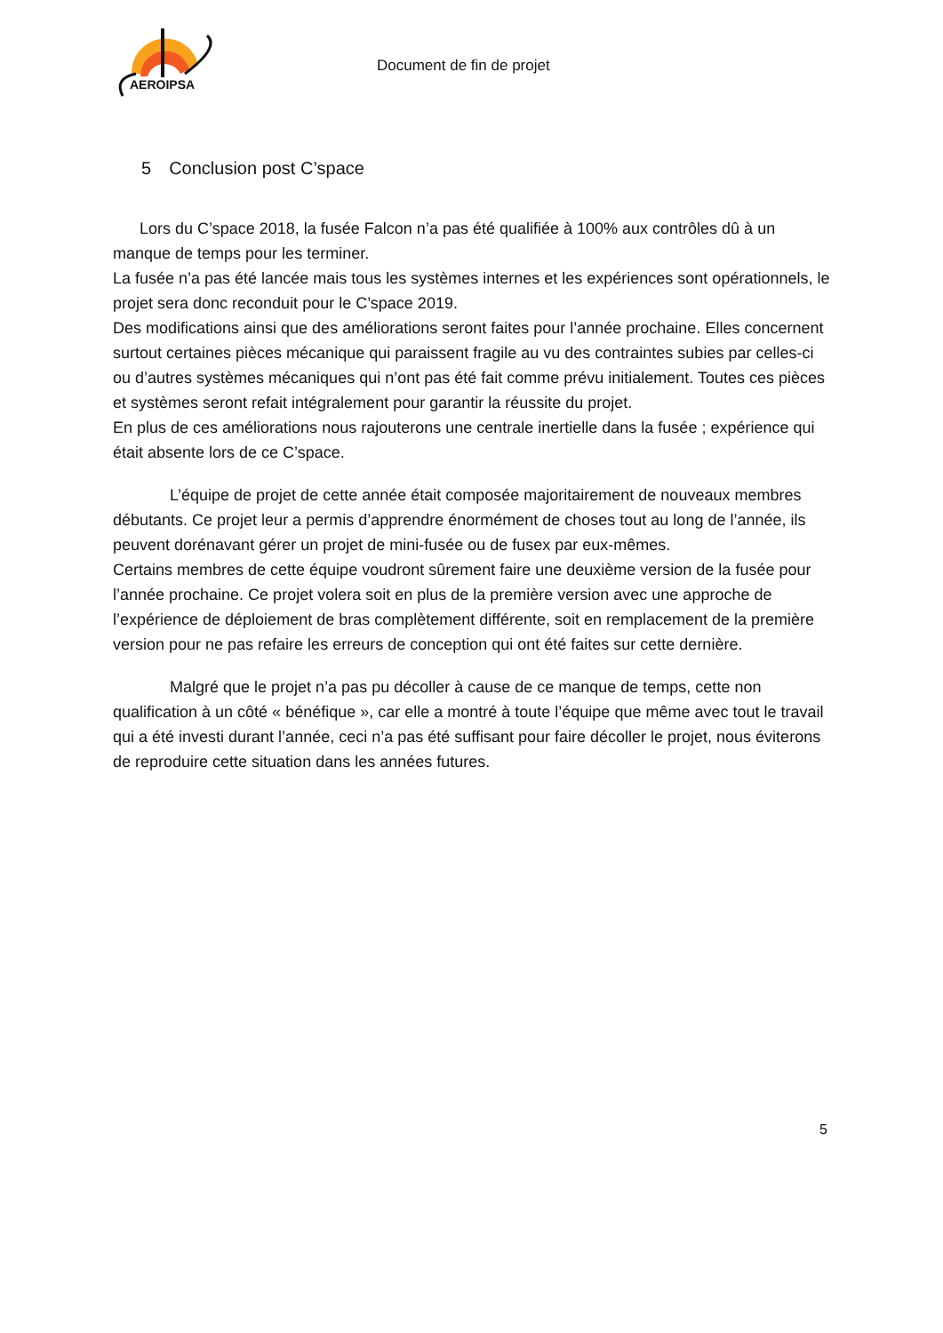AEROIPSA
Document de fin de projet
5 Conclusion post C’space
Lors du C’space 2018, la fusée Falcon n’a pas été qualifiée à 100% aux contrôles dû à un manque de temps pour les terminer.
La fusée n’a pas été lancée mais tous les systèmes internes et les expériences sont opérationnels, le projet sera donc reconduit pour le C’space 2019.
Des modifications ainsi que des améliorations seront faites pour l’année prochaine. Elles concernent surtout certaines pièces mécanique qui paraissent fragile au vu des contraintes subies par celles-ci ou d’autres systèmes mécaniques qui n’ont pas été fait comme prévu initialement. Toutes ces pièces et systèmes seront refait intégralement pour garantir la réussite du projet.
En plus de ces améliorations nous rajouterons une centrale inertielle dans la fusée ; expérience qui était absente lors de ce C’space.
L’équipe de projet de cette année était composée majoritairement de nouveaux membres débutants. Ce projet leur a permis d’apprendre énormément de choses tout au long de l’année, ils peuvent dorénavant gérer un projet de mini-fusée ou de fusex par eux-mêmes.
Certains membres de cette équipe voudront sûrement faire une deuxième version de la fusée pour l’année prochaine. Ce projet volera soit en plus de la première version avec une approche de l’expérience de déploiement de bras complètement différente, soit en remplacement de la première version pour ne pas refaire les erreurs de conception qui ont été faites sur cette dernière.
Malgré que le projet n’a pas pu décoller à cause de ce manque de temps, cette non qualification à un côté « bénéfique », car elle a montré à toute l’équipe que même avec tout le travail qui a été investi durant l’année, ceci n’a pas été suffisant pour faire décoller le projet, nous éviterons de reproduire cette situation dans les années futures.
5